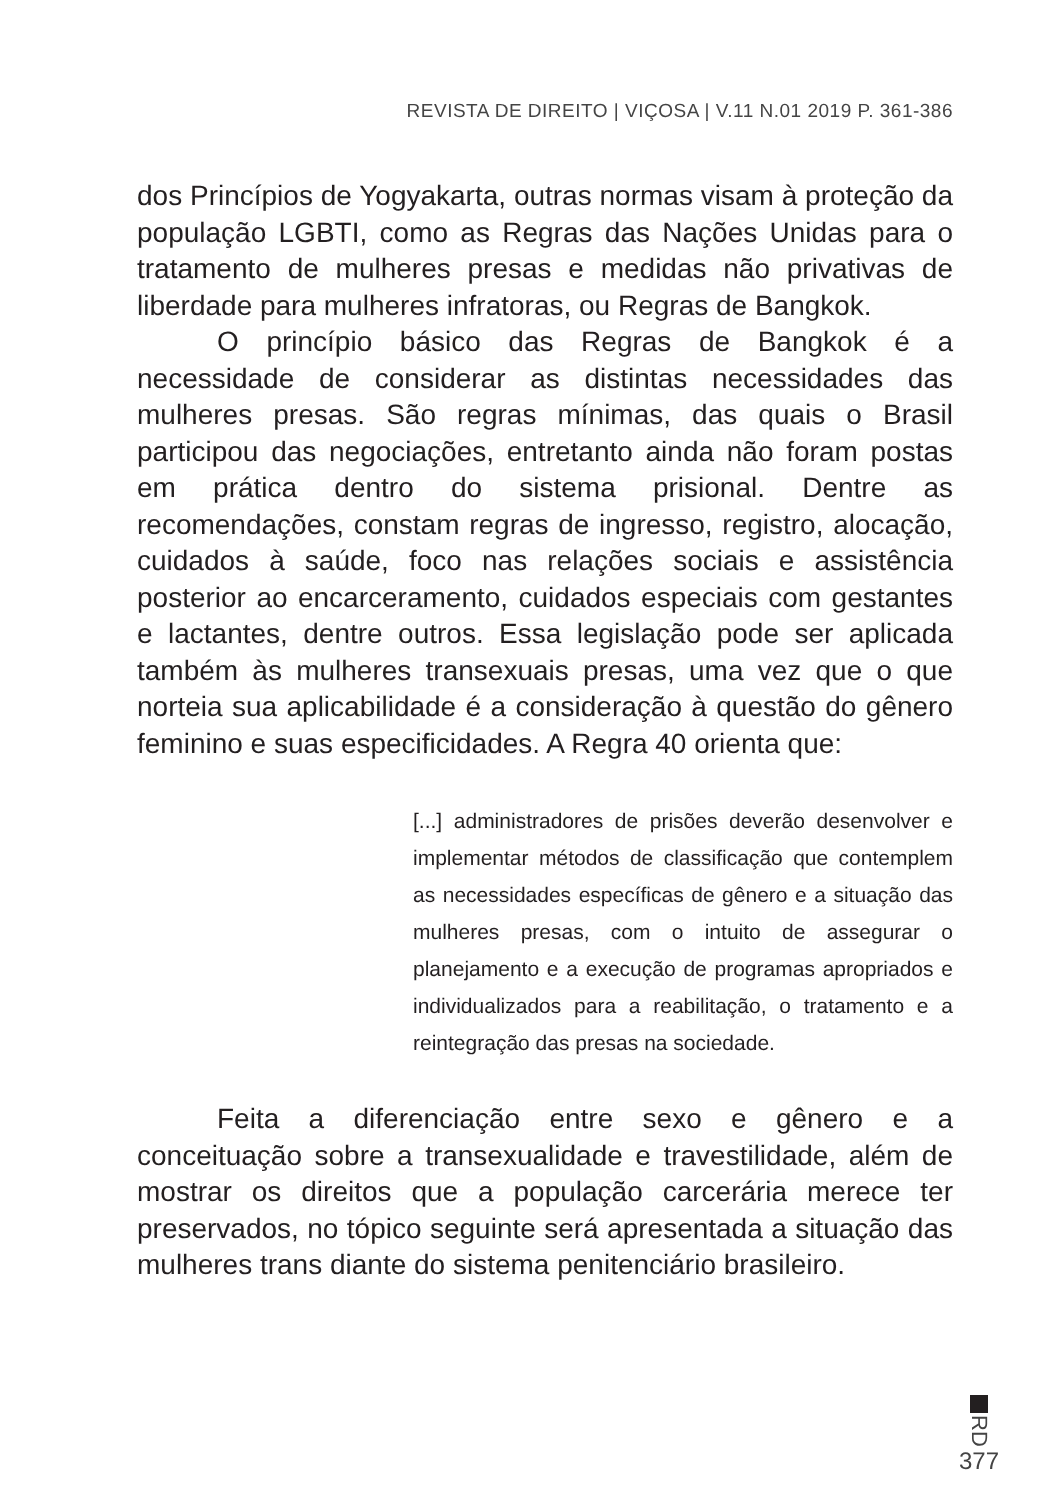REVISTA DE DIREITO | VIÇOSA | V.11 N.01 2019 P. 361-386
dos Princípios de Yogyakarta, outras normas visam à proteção da população LGBTI, como as Regras das Nações Unidas para o tratamento de mulheres presas e medidas não privativas de liberdade para mulheres infratoras, ou Regras de Bangkok.
O princípio básico das Regras de Bangkok é a necessidade de considerar as distintas necessidades das mulheres presas. São regras mínimas, das quais o Brasil participou das negociações, entretanto ainda não foram postas em prática dentro do sistema prisional. Dentre as recomendações, constam regras de ingresso, registro, alocação, cuidados à saúde, foco nas relações sociais e assistência posterior ao encarceramento, cuidados especiais com gestantes e lactantes, dentre outros. Essa legislação pode ser aplicada também às mulheres transexuais presas, uma vez que o que norteia sua aplicabilidade é a consideração à questão do gênero feminino e suas especificidades. A Regra 40 orienta que:
[...] administradores de prisões deverão desenvolver e implementar métodos de classificação que contemplem as necessidades específicas de gênero e a situação das mulheres presas, com o intuito de assegurar o planejamento e a execução de programas apropriados e individualizados para a reabilitação, o tratamento e a reintegração das presas na sociedade.
Feita a diferenciação entre sexo e gênero e a conceituação sobre a transexualidade e travestilidade, além de mostrar os direitos que a população carcerária merece ter preservados, no tópico seguinte será apresentada a situação das mulheres trans diante do sistema penitenciário brasileiro.
RD
377